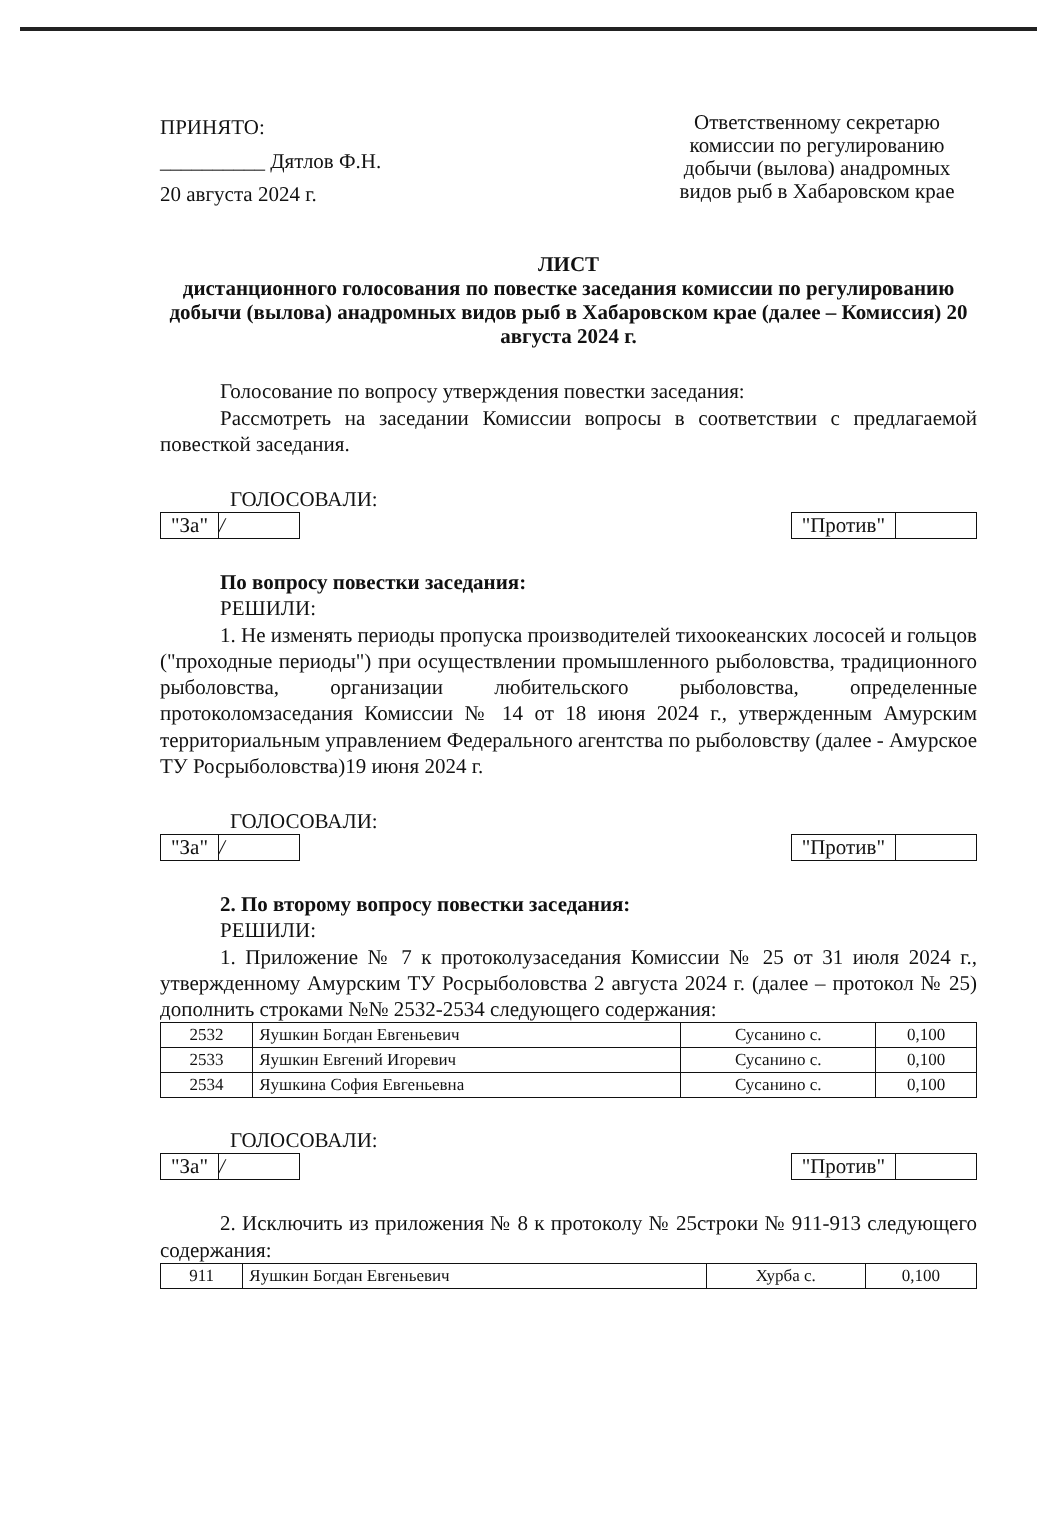ПРИНЯТО:
__________ Дятлов Ф.Н.
20 августа 2024 г.
Ответственному секретарю комиссии по регулированию добычи (вылова) анадромных видов рыб в Хабаровском крае
ЛИСТ
дистанционного голосования по повестке заседания комиссии по регулированию добычи (вылова) анадромных видов рыб в Хабаровском крае (далее – Комиссия) 20 августа 2024 г.
Голосование по вопросу утверждения повестки заседания:
Рассмотреть на заседании Комиссии вопросы в соответствии с предлагаемой повесткой заседания.
ГОЛОСОВАЛИ:
"За" / "Против"
По вопросу повестки заседания:
РЕШИЛИ:
1. Не изменять периоды пропуска производителей тихоокеанских лососей и гольцов ("проходные периоды") при осуществлении промышленного рыболовства, традиционного рыболовства, организации любительского рыболовства, определенные протоколомзаседания Комиссии № 14 от 18 июня 2024 г., утвержденным Амурским территориальным управлением Федерального агентства по рыболовству (далее - Амурское ТУ Росрыболовства)19 июня 2024 г.
ГОЛОСОВАЛИ:
"За" / "Против"
2. По второму вопросу повестки заседания:
РЕШИЛИ:
1. Приложение № 7 к протоколузаседания Комиссии № 25 от 31 июля 2024 г., утвержденному Амурским ТУ Росрыболовства 2 августа 2024 г. (далее – протокол № 25) дополнить строками №№ 2532-2534 следующего содержания:
| 2532 | Яушкин Богдан Евгеньевич | Сусанино с. | 0,100 |
| 2533 | Яушкин Евгений Игоревич | Сусанино с. | 0,100 |
| 2534 | Яушкина София Евгеньевна | Сусанино с. | 0,100 |
ГОЛОСОВАЛИ:
"За" / "Против"
2. Исключить из приложения № 8 к протоколу № 25строки № 911-913 следующего содержания:
| 911 | Яушкин Богдан Евгеньевич | Хурба с. | 0,100 |